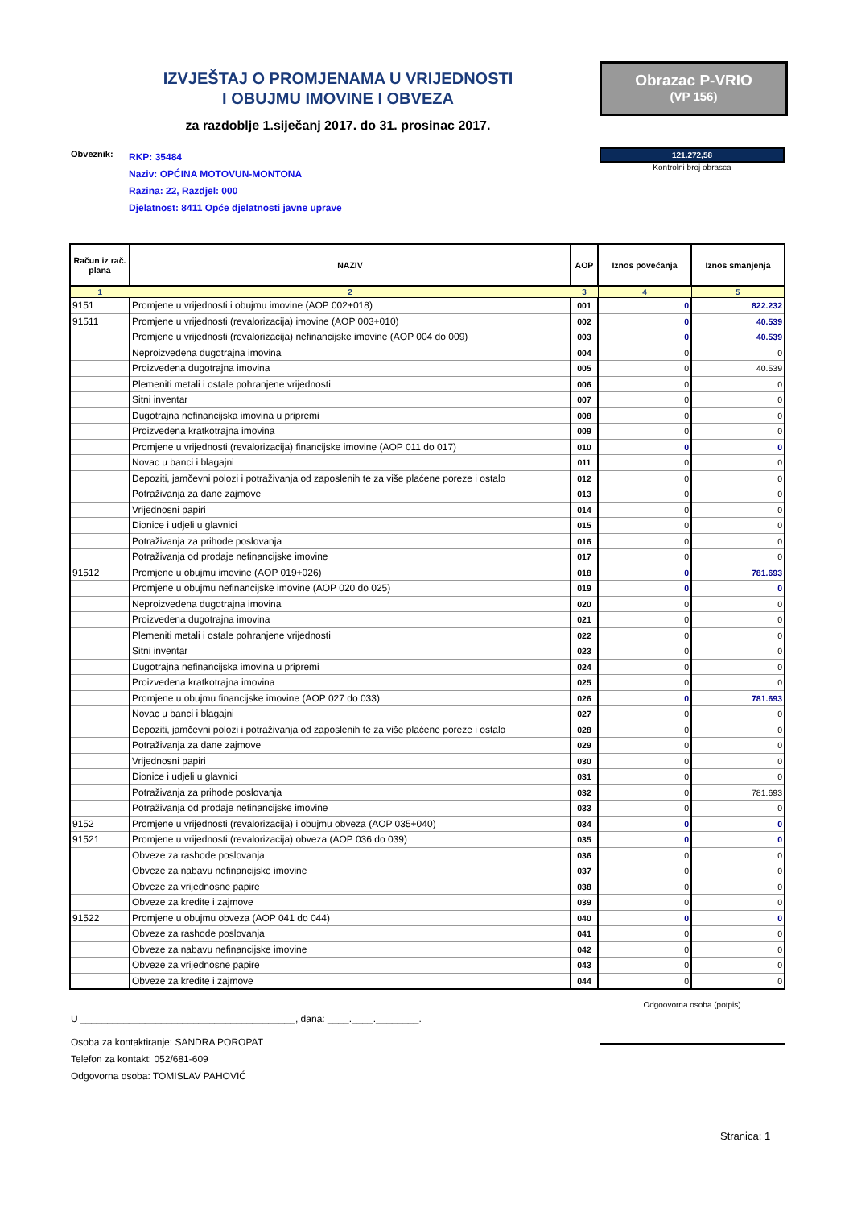IZVJEŠTAJ O PROMJENAMA U VRIJEDNOSTI
I OBUJMU IMOVINE I OBVEZA
za razdoblje 1.siječanj 2017. do 31. prosinac 2017.
Obrazac P-VRIO
(VP 156)
121.272,58
Kontrolni broj obrasca
Obveznik: RKP: 35484
Naziv: OPĆINA MOTOVUN-MONTONA
Razina: 22, Razdjel: 000
Djelatnost: 8411 Opće djelatnosti javne uprave
| Račun iz rač. plana | NAZIV | AOP | Iznos povećanja | Iznos smanjenja |
| --- | --- | --- | --- | --- |
| 1 | 2 | 3 | 4 | 5 |
| 9151 | Promjene u vrijednosti i obujmu imovine (AOP 002+018) | 001 | 0 | 822.232 |
| 91511 | Promjene u vrijednosti (revalorizacija) imovine (AOP 003+010) | 002 | 0 | 40.539 |
| | Promjene u vrijednosti (revalorizacija) nefinancijske imovine (AOP 004 do 009) | 003 | 0 | 40.539 |
| | Neproizvedena dugotrajna imovina | 004 | 0 | 0 |
| | Proizvedena dugotrajna imovina | 005 | 0 | 40.539 |
| | Plemeniti metali i ostale pohranjene vrijednosti | 006 | 0 | 0 |
| | Sitni inventar | 007 | 0 | 0 |
| | Dugotrajna nefinancijska imovina u pripremi | 008 | 0 | 0 |
| | Proizvedena kratkotrajna imovina | 009 | 0 | 0 |
| | Promjene u vrijednosti (revalorizacija) financijske imovine (AOP 011 do 017) | 010 | 0 | 0 |
| | Novac u banci i blagajni | 011 | 0 | 0 |
| | Depoziti, jamčevni polozi i potraživanja od zaposlenih te za više plaćene poreze i ostalo | 012 | 0 | 0 |
| | Potraživanja za dane zajmove | 013 | 0 | 0 |
| | Vrijednosni papiri | 014 | 0 | 0 |
| | Dionice i udjeli u glavnici | 015 | 0 | 0 |
| | Potraživanja za prihode poslovanja | 016 | 0 | 0 |
| | Potraživanja od prodaje nefinancijske imovine | 017 | 0 | 0 |
| 91512 | Promjene u obujmu imovine (AOP 019+026) | 018 | 0 | 781.693 |
| | Promjene u obujmu nefinancijske imovine (AOP 020 do 025) | 019 | 0 | 0 |
| | Neproizvedena dugotrajna imovina | 020 | 0 | 0 |
| | Proizvedena dugotrajna imovina | 021 | 0 | 0 |
| | Plemeniti metali i ostale pohranjene vrijednosti | 022 | 0 | 0 |
| | Sitni inventar | 023 | 0 | 0 |
| | Dugotrajna nefinancijska imovina u pripremi | 024 | 0 | 0 |
| | Proizvedena kratkotrajna imovina | 025 | 0 | 0 |
| | Promjene u obujmu financijske imovine (AOP 027 do 033) | 026 | 0 | 781.693 |
| | Novac u banci i blagajni | 027 | 0 | 0 |
| | Depoziti, jamčevni polozi i potraživanja od zaposlenih te za više plaćene poreze i ostalo | 028 | 0 | 0 |
| | Potraživanja za dane zajmove | 029 | 0 | 0 |
| | Vrijednosni papiri | 030 | 0 | 0 |
| | Dionice i udjeli u glavnici | 031 | 0 | 0 |
| | Potraživanja za prihode poslovanja | 032 | 0 | 781.693 |
| | Potraživanja od prodaje nefinancijske imovine | 033 | 0 | 0 |
| 9152 | Promjene u vrijednosti (revalorizacija) i obujmu obveza (AOP 035+040) | 034 | 0 | 0 |
| 91521 | Promjene u vrijednosti (revalorizacija) obveza (AOP 036 do 039) | 035 | 0 | 0 |
| | Obveze za rashode poslovanja | 036 | 0 | 0 |
| | Obveze za nabavu nefinancijske imovine | 037 | 0 | 0 |
| | Obveze za vrijednosne papire | 038 | 0 | 0 |
| | Obveze za kredite i zajmove | 039 | 0 | 0 |
| 91522 | Promjene u obujmu obveza (AOP 041 do 044) | 040 | 0 | 0 |
| | Obveze za rashode poslovanja | 041 | 0 | 0 |
| | Obveze za nabavu nefinancijske imovine | 042 | 0 | 0 |
| | Obveze za vrijednosne papire | 043 | 0 | 0 |
| | Obveze za kredite i zajmove | 044 | 0 | 0 |
Odgoovorna osoba (potpis)
U ________________________________________, dana: ____.____.________.
Osoba za kontaktiranje: SANDRA POROPAT
Telefon za kontakt: 052/681-609
Odgovorna osoba: TOMISLAV PAHOVIĆ
Stranica: 1